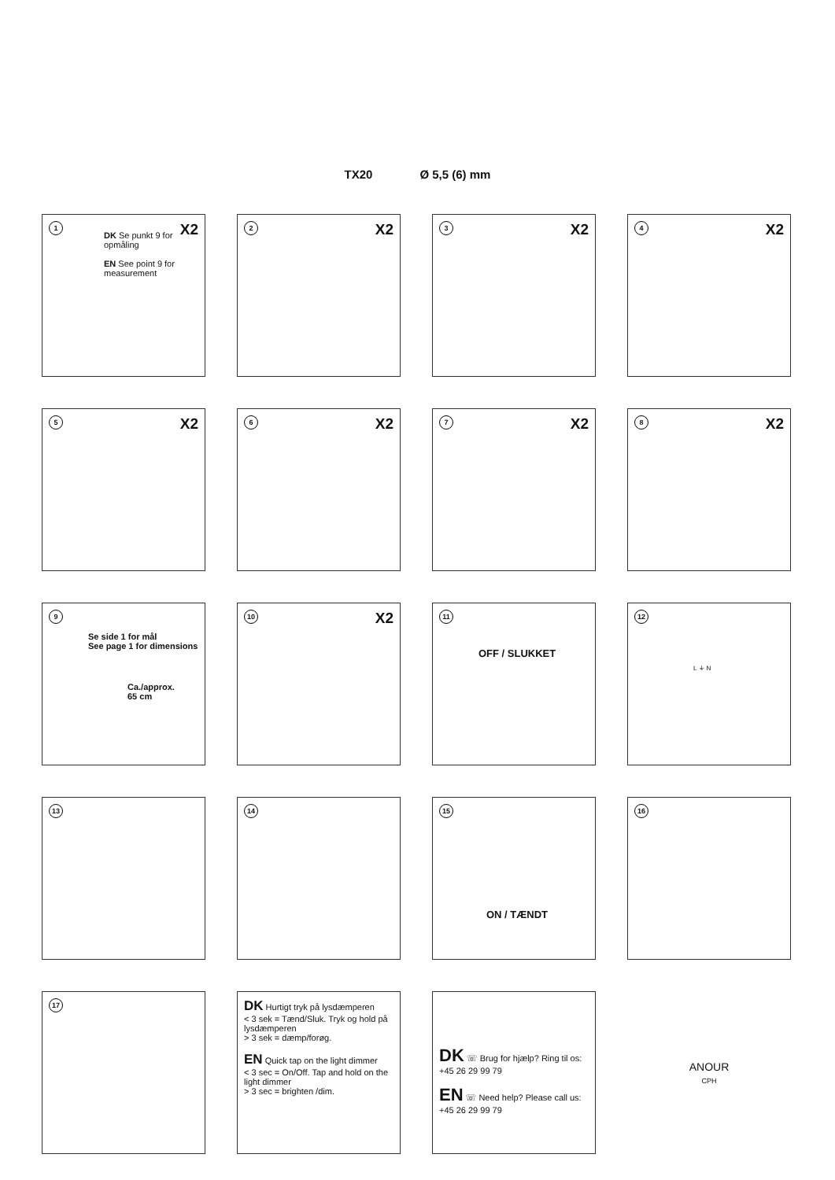TX20
Ø 5,5 (6) mm
1 X2
DK Se punkt 9 for opmåling
EN See point 9 for measurement
2 X2
3 X2
4 X2
5 X2
6 X2
7 X2
8 X2
9
Se side 1 for mål
See page 1 for dimensions
Ca./approx.
65 cm
10 X2
11
OFF / SLUKKET
12
L ⏚ N
13
14
15
ON / TÆNDT
16
17
DK Hurtigt tryk på lysdæmperen
< 3 sek = Tænd/Sluk. Tryk og hold på lysdæmperen
> 3 sek = dæmp/forøg.
EN Quick tap on the light dimmer
< 3 sec = On/Off. Tap and hold on the light dimmer
> 3 sec = brighten /dim.
DK ☏ Brug for hjælp? Ring til os: +45 26 29 99 79
EN ☏ Need help? Please call us: +45 26 29 99 79
ANOUR
CPH